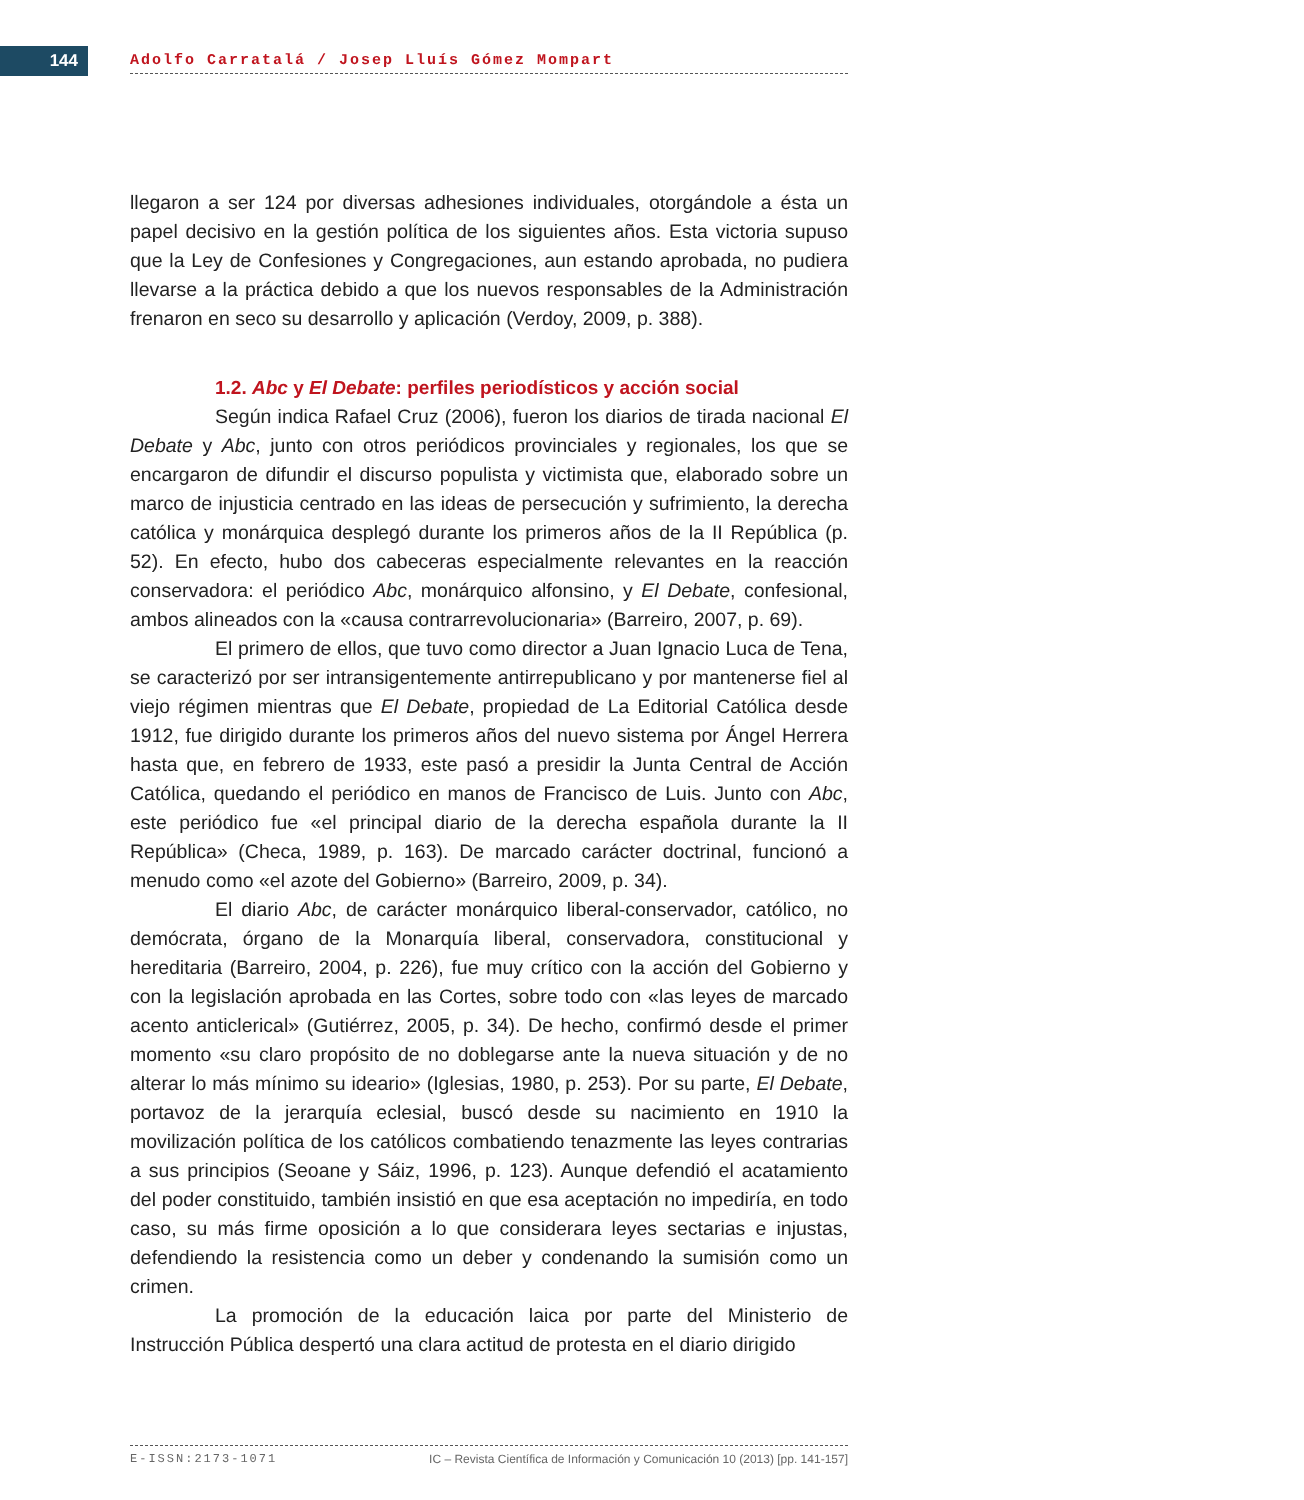144 Adolfo Carratalá / Josep Lluís Gómez Mompart
llegaron a ser 124 por diversas adhesiones individuales, otorgándole a ésta un papel decisivo en la gestión política de los siguientes años. Esta victoria supuso que la Ley de Confesiones y Congregaciones, aun estando aprobada, no pudiera llevarse a la práctica debido a que los nuevos responsables de la Administración frenaron en seco su desarrollo y aplicación (Verdoy, 2009, p. 388).
1.2. Abc y El Debate: perfiles periodísticos y acción social
Según indica Rafael Cruz (2006), fueron los diarios de tirada nacional El Debate y Abc, junto con otros periódicos provinciales y regionales, los que se encargaron de difundir el discurso populista y victimista que, elaborado sobre un marco de injusticia centrado en las ideas de persecución y sufrimiento, la derecha católica y monárquica desplegó durante los primeros años de la II República (p. 52). En efecto, hubo dos cabeceras especialmente relevantes en la reacción conservadora: el periódico Abc, monárquico alfonsino, y El Debate, confesional, ambos alineados con la «causa contrarrevolucionaria» (Barreiro, 2007, p. 69).
El primero de ellos, que tuvo como director a Juan Ignacio Luca de Tena, se caracterizó por ser intransigentemente antirrepublicano y por mantenerse fiel al viejo régimen mientras que El Debate, propiedad de La Editorial Católica desde 1912, fue dirigido durante los primeros años del nuevo sistema por Ángel Herrera hasta que, en febrero de 1933, este pasó a presidir la Junta Central de Acción Católica, quedando el periódico en manos de Francisco de Luis. Junto con Abc, este periódico fue «el principal diario de la derecha española durante la II República» (Checa, 1989, p. 163). De marcado carácter doctrinal, funcionó a menudo como «el azote del Gobierno» (Barreiro, 2009, p. 34).
El diario Abc, de carácter monárquico liberal-conservador, católico, no demócrata, órgano de la Monarquía liberal, conservadora, constitucional y hereditaria (Barreiro, 2004, p. 226), fue muy crítico con la acción del Gobierno y con la legislación aprobada en las Cortes, sobre todo con «las leyes de marcado acento anticlerical» (Gutiérrez, 2005, p. 34). De hecho, confirmó desde el primer momento «su claro propósito de no doblegarse ante la nueva situación y de no alterar lo más mínimo su ideario» (Iglesias, 1980, p. 253). Por su parte, El Debate, portavoz de la jerarquía eclesial, buscó desde su nacimiento en 1910 la movilización política de los católicos combatiendo tenazmente las leyes contrarias a sus principios (Seoane y Sáiz, 1996, p. 123). Aunque defendió el acatamiento del poder constituido, también insistió en que esa aceptación no impediría, en todo caso, su más firme oposición a lo que considerara leyes sectarias e injustas, defendiendo la resistencia como un deber y condenando la sumisión como un crimen.
La promoción de la educación laica por parte del Ministerio de Instrucción Pública despertó una clara actitud de protesta en el diario dirigido
E-ISSN:2173-1071 IC – Revista Científica de Información y Comunicación 10 (2013) [pp. 141-157]